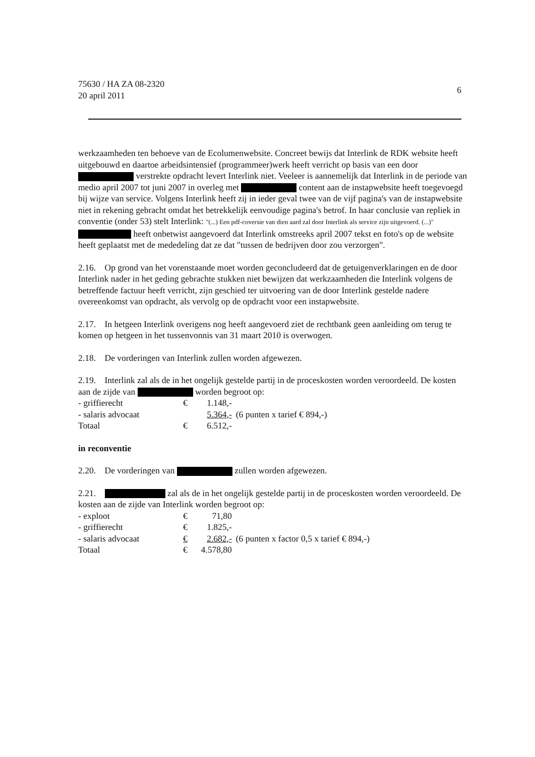75630 / HA ZA 08-2320
20 april 2011
6
werkzaamheden ten behoeve van de Ecolumenwebsite. Concreet bewijs dat Interlink de RDK website heeft uitgebouwd en daartoe arbeidsintensief (programmeer)werk heeft verricht op basis van een door verstrekte opdracht levert Interlink niet. Veeleer is aannemelijk dat Interlink in de periode van medio april 2007 tot juni 2007 in overleg met content aan de instapwebsite heeft toegevoegd bij wijze van service. Volgens Interlink heeft zij in ieder geval twee van de vijf pagina's van de instapwebsite niet in rekening gebracht omdat het betrekkelijk eenvoudige pagina's betrof. In haar conclusie van repliek in conventie (onder 53) stelt Interlink: "(...) Een pdf-coversie van dien aard zal door Interlink als service zijn uitgevoerd. (...)" heeft onbetwist aangevoerd dat Interlink omstreeks april 2007 tekst en foto's op de website heeft geplaatst met de mededeling dat ze dat "tussen de bedrijven door zou verzorgen".
2.16. Op grond van het vorenstaande moet worden geconcludeerd dat de getuigenverklaringen en de door Interlink nader in het geding gebrachte stukken niet bewijzen dat werkzaamheden die Interlink volgens de betreffende factuur heeft verricht, zijn geschied ter uitvoering van de door Interlink gestelde nadere overeenkomst van opdracht, als vervolg op de opdracht voor een instapwebsite.
2.17. In hetgeen Interlink overigens nog heeft aangevoerd ziet de rechtbank geen aanleiding om terug te komen op hetgeen in het tussenvonnis van 31 maart 2010 is overwogen.
2.18. De vorderingen van Interlink zullen worden afgewezen.
2.19. Interlink zal als de in het ongelijk gestelde partij in de proceskosten worden veroordeeld. De kosten aan de zijde van worden begroot op:
| - griffierecht | € | 1.148,- | |
| - salaris advocaat | | 5.364,- | (6 punten x tarief € 894,-) |
| Totaal | € | 6.512,- | |
in reconventie
2.20. De vorderingen van zullen worden afgewezen.
2.21. zal als de in het ongelijk gestelde partij in de proceskosten worden veroordeeld. De kosten aan de zijde van Interlink worden begroot op:
| - exploot | € | 71,80 | |
| - griffierecht | € | 1.825,- | |
| - salaris advocaat | € | 2.682,- | (6 punten x factor 0,5 x tarief € 894,-) |
| Totaal | € | 4.578,80 | |